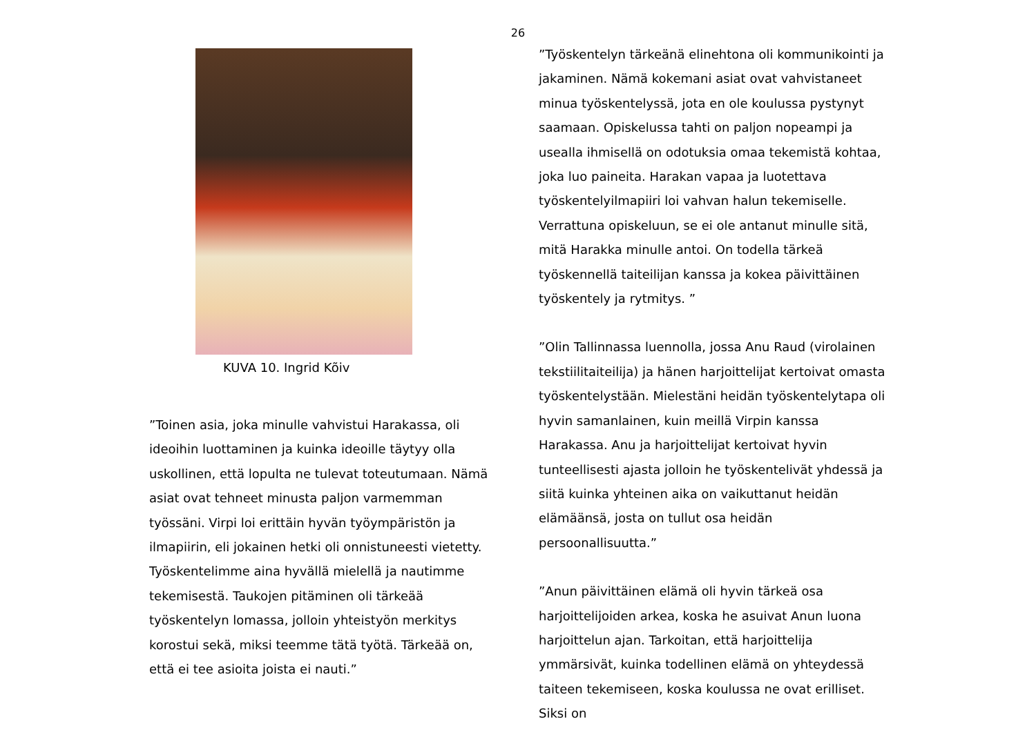26
KUVA 10. Ingrid Kõiv
”Toinen asia, joka minulle vahvistui Harakassa, oli ideoihin luottaminen ja kuinka ideoille täytyy olla uskollinen, että lopulta ne tulevat toteutumaan. Nämä asiat ovat tehneet minusta paljon varmemman työssäni. Virpi loi erittäin hyvän työympäristön ja ilmapiirin, eli jokainen hetki oli onnistuneesti vietetty. Työskentelimme aina hyvällä mielellä ja nautimme tekemisestä. Taukojen pitäminen oli tärkeää työskentelyn lomassa, jolloin yhteistyön merkitys korostui sekä, miksi teemme tätä työtä. Tärkeää on, että ei tee asioita joista ei nauti.”
”Työskentelyn tärkeänä elinehtona oli kommunikointi ja jakaminen. Nämä kokemani asiat ovat vahvistaneet minua työskentelyssä, jota en ole koulussa pystynyt saamaan. Opiskelussa tahti on paljon nopeampi ja usealla ihmisellä on odotuksia omaa tekemistä kohtaa, joka luo paineita. Harakan vapaa ja luotettava työskentelyilmapiiri loi vahvan halun tekemiselle. Verrattuna opiskeluun, se ei ole antanut minulle sitä, mitä Harakka minulle antoi. On todella tärkeä työskennellä taiteilijan kanssa ja kokea päivittäinen työskentely ja rytmitys. ”
”Olin Tallinnassa luennolla, jossa Anu Raud (virolainen tekstiilitaiteilija) ja hänen harjoittelijat kertoivat omasta työskentelystään. Mielestäni heidän työskentelytapa oli hyvin samanlainen, kuin meillä Virpin kanssa Harakassa. Anu ja harjoittelijat kertoivat hyvin tunteellisesti ajasta jolloin he työskentelivät yhdessä ja siitä kuinka yhteinen aika on vaikuttanut heidän elämäänsä, josta on tullut osa heidän persoonallisuutta.”
”Anun päivittäinen elämä oli hyvin tärkeä osa harjoittelijoiden arkea, koska he asuivat Anun luona harjoittelun ajan. Tarkoitan, että harjoittelija ymmärsivät, kuinka todellinen elämä on yhteydessä taiteen tekemiseen, koska koulussa ne ovat erilliset. Siksi on